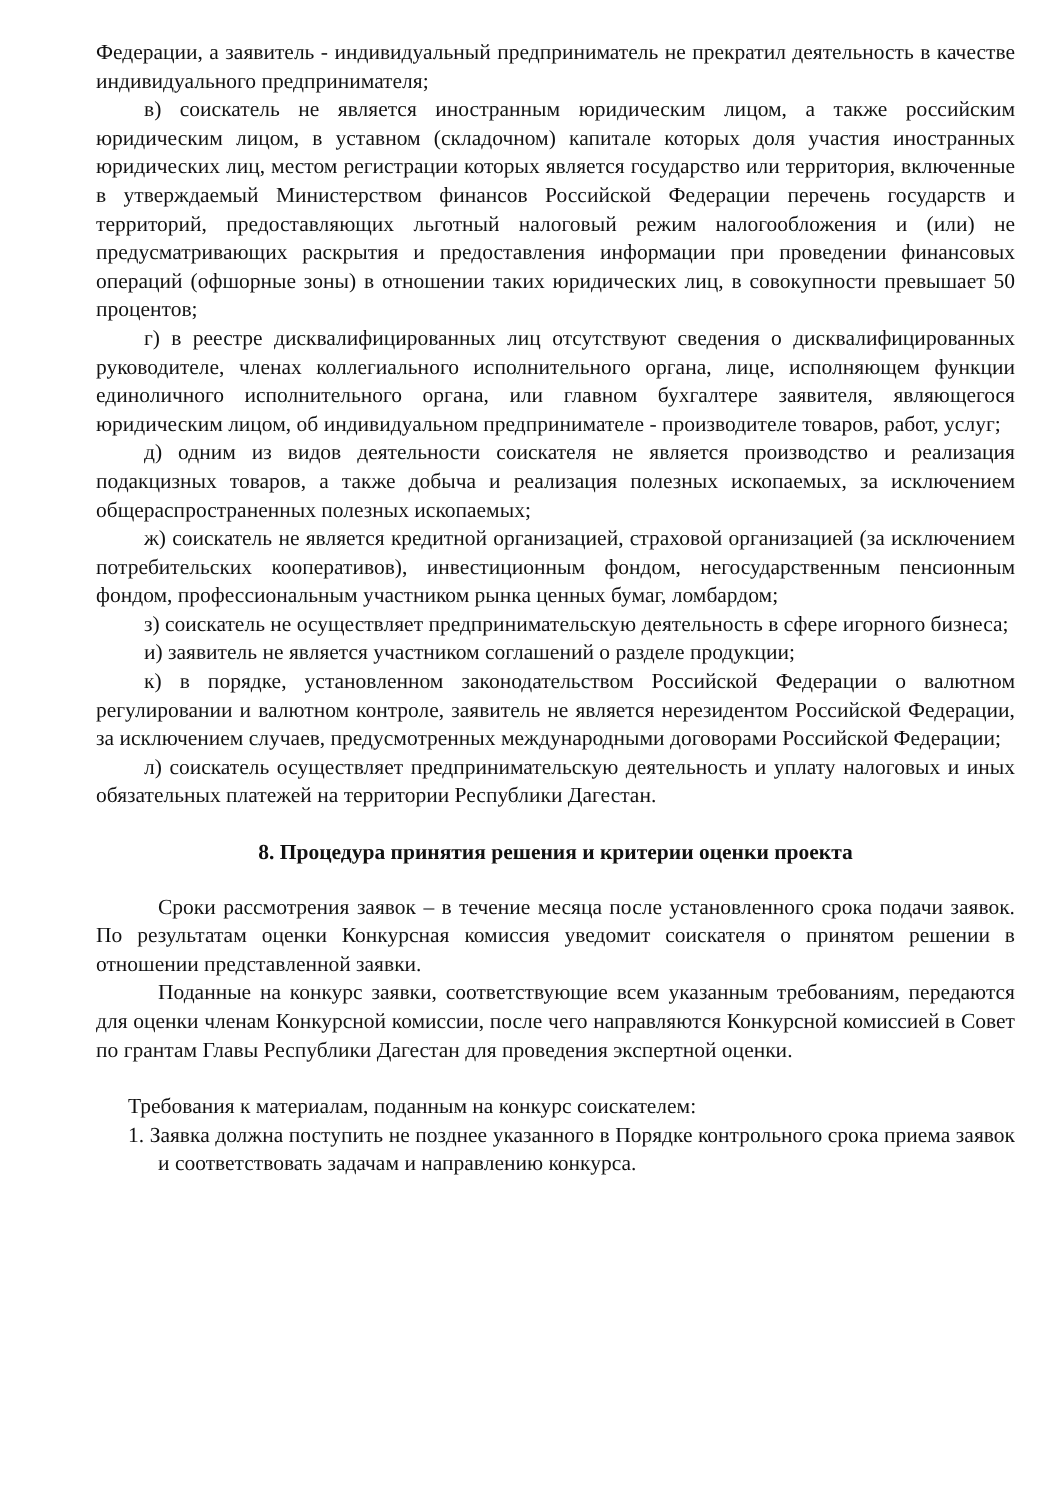Федерации, а заявитель - индивидуальный предприниматель не прекратил деятельность в качестве индивидуального предпринимателя;
в) соискатель не является иностранным юридическим лицом, а также российским юридическим лицом, в уставном (складочном) капитале которых доля участия иностранных юридических лиц, местом регистрации которых является государство или территория, включенные в утверждаемый Министерством финансов Российской Федерации перечень государств и территорий, предоставляющих льготный налоговый режим налогообложения и (или) не предусматривающих раскрытия и предоставления информации при проведении финансовых операций (офшорные зоны) в отношении таких юридических лиц, в совокупности превышает 50 процентов;
г) в реестре дисквалифицированных лиц отсутствуют сведения о дисквалифицированных руководителе, членах коллегиального исполнительного органа, лице, исполняющем функции единоличного исполнительного органа, или главном бухгалтере заявителя, являющегося юридическим лицом, об индивидуальном предпринимателе - производителе товаров, работ, услуг;
д) одним из видов деятельности соискателя не является производство и реализация подакцизных товаров, а также добыча и реализация полезных ископаемых, за исключением общераспространенных полезных ископаемых;
ж) соискатель не является кредитной организацией, страховой организацией (за исключением потребительских кооперативов), инвестиционным фондом, негосударственным пенсионным фондом, профессиональным участником рынка ценных бумаг, ломбардом;
з) соискатель не осуществляет предпринимательскую деятельность в сфере игорного бизнеса;
и) заявитель не является участником соглашений о разделе продукции;
к) в порядке, установленном законодательством Российской Федерации о валютном регулировании и валютном контроле, заявитель не является нерезидентом Российской Федерации, за исключением случаев, предусмотренных международными договорами Российской Федерации;
л) соискатель осуществляет предпринимательскую деятельность и уплату налоговых и иных обязательных платежей на территории Республики Дагестан.
8. Процедура принятия решения и критерии оценки проекта
Сроки рассмотрения заявок – в течение месяца после установленного срока подачи заявок. По результатам оценки Конкурсная комиссия уведомит соискателя о принятом решении в отношении представленной заявки.
Поданные на конкурс заявки, соответствующие всем указанным требованиям, передаются для оценки членам Конкурсной комиссии, после чего направляются Конкурсной комиссией в Совет по грантам Главы Республики Дагестан для проведения экспертной оценки.
Требования к материалам, поданным на конкурс соискателем:
1. Заявка должна поступить не позднее указанного в Порядке контрольного срока приема заявок и соответствовать задачам и направлению конкурса.